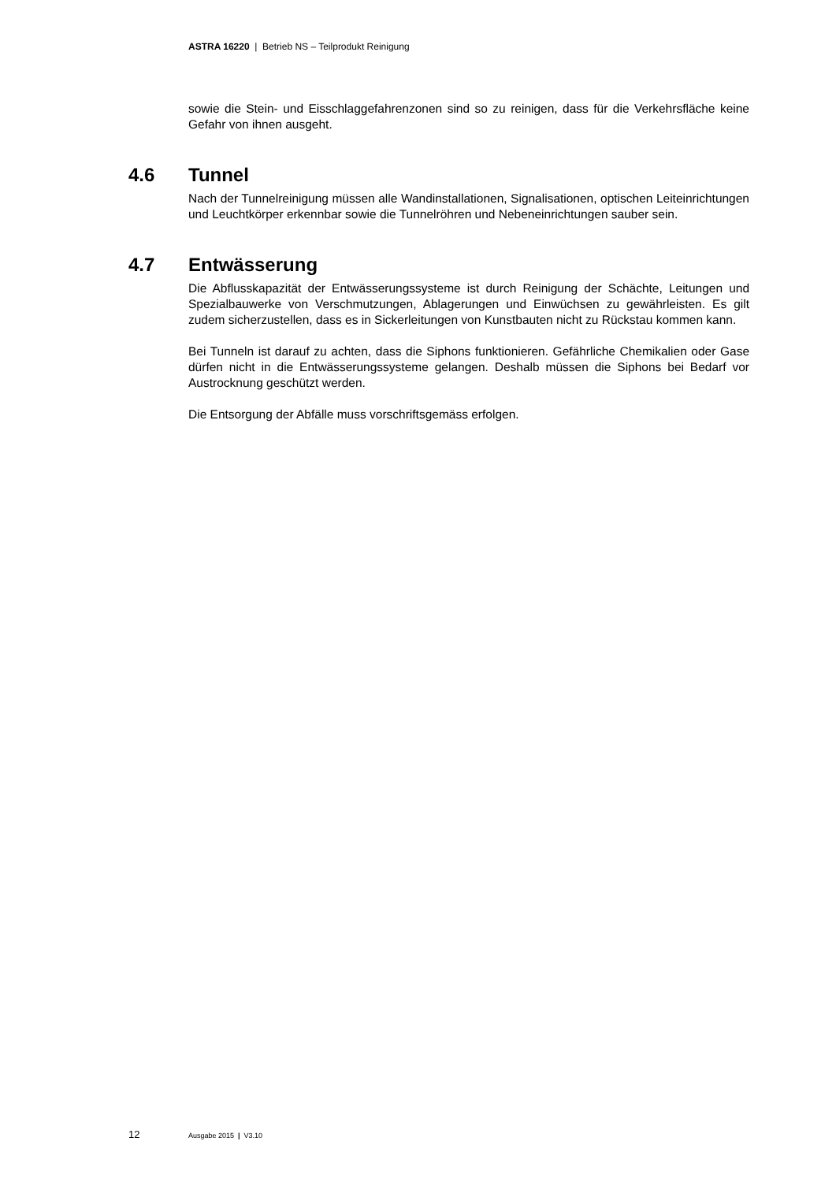ASTRA 16220 | Betrieb NS – Teilprodukt Reinigung
sowie die Stein- und Eisschlaggefahrenzonen sind so zu reinigen, dass für die Verkehrsfläche keine Gefahr von ihnen ausgeht.
4.6 Tunnel
Nach der Tunnelreinigung müssen alle Wandinstallationen, Signalisationen, optischen Leiteinrichtungen und Leuchtkörper erkennbar sowie die Tunnelröhren und Nebeneinrichtungen sauber sein.
4.7 Entwässerung
Die Abflusskapazität der Entwässerungssysteme ist durch Reinigung der Schächte, Leitungen und Spezialbauwerke von Verschmutzungen, Ablagerungen und Einwüchsen zu gewährleisten. Es gilt zudem sicherzustellen, dass es in Sickerleitungen von Kunstbauten nicht zu Rückstau kommen kann.
Bei Tunneln ist darauf zu achten, dass die Siphons funktionieren. Gefährliche Chemikalien oder Gase dürfen nicht in die Entwässerungssysteme gelangen. Deshalb müssen die Siphons bei Bedarf vor Austrocknung geschützt werden.
Die Entsorgung der Abfälle muss vorschriftsgemäss erfolgen.
12 Ausgabe 2015 | V3.10